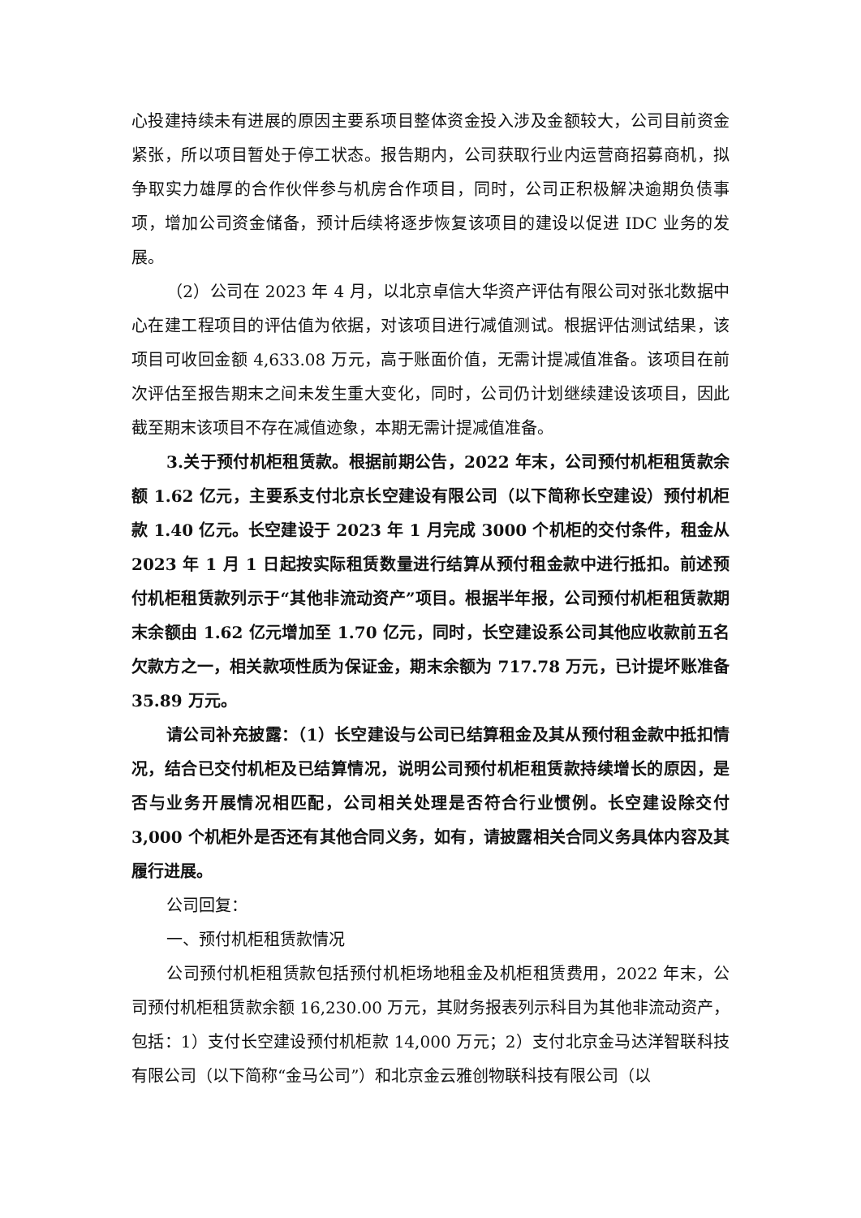心投建持续未有进展的原因主要系项目整体资金投入涉及金额较大，公司目前资金紧张，所以项目暂处于停工状态。报告期内，公司获取行业内运营商招募商机，拟争取实力雄厚的合作伙伴参与机房合作项目，同时，公司正积极解决逾期负债事项，增加公司资金储备，预计后续将逐步恢复该项目的建设以促进 IDC 业务的发展。
（2）公司在 2023 年 4 月，以北京卓信大华资产评估有限公司对张北数据中心在建工程项目的评估值为依据，对该项目进行减值测试。根据评估测试结果，该项目可收回金额 4,633.08 万元，高于账面价值，无需计提减值准备。该项目在前次评估至报告期末之间未发生重大变化，同时，公司仍计划继续建设该项目，因此截至期末该项目不存在减值迹象，本期无需计提减值准备。
3.关于预付机柜租赁款。根据前期公告，2022 年末，公司预付机柜租赁款余额 1.62 亿元，主要系支付北京长空建设有限公司（以下简称长空建设）预付机柜款 1.40 亿元。长空建设于 2023 年 1 月完成 3000 个机柜的交付条件，租金从 2023 年 1 月 1 日起按实际租赁数量进行结算从预付租金款中进行抵扣。前述预付机柜租赁款列示于“其他非流动资产”项目。根据半年报，公司预付机柜租赁款期末余额由 1.62 亿元增加至 1.70 亿元，同时，长空建设系公司其他应收款前五名欠款方之一，相关款项性质为保证金，期末余额为 717.78 万元，已计提坏账准备 35.89 万元。
请公司补充披露：（1）长空建设与公司已结算租金及其从预付租金款中抵扣情况，结合已交付机柜及已结算情况，说明公司预付机柜租赁款持续增长的原因，是否与业务开展情况相匹配，公司相关处理是否符合行业惯例。长空建设除交付 3,000 个机柜外是否还有其他合同义务，如有，请披露相关合同义务具体内容及其履行进展。
公司回复：
一、预付机柜租赁款情况
公司预付机柜租赁款包括预付机柜场地租金及机柜租赁费用，2022 年末，公司预付机柜租赁款余额 16,230.00 万元，其财务报表列示科目为其他非流动资产，包括：1）支付长空建设预付机柜款 14,000 万元；2）支付北京金马达洋智联科技有限公司（以下简称“金马公司”）和北京金云雅创物联科技有限公司（以